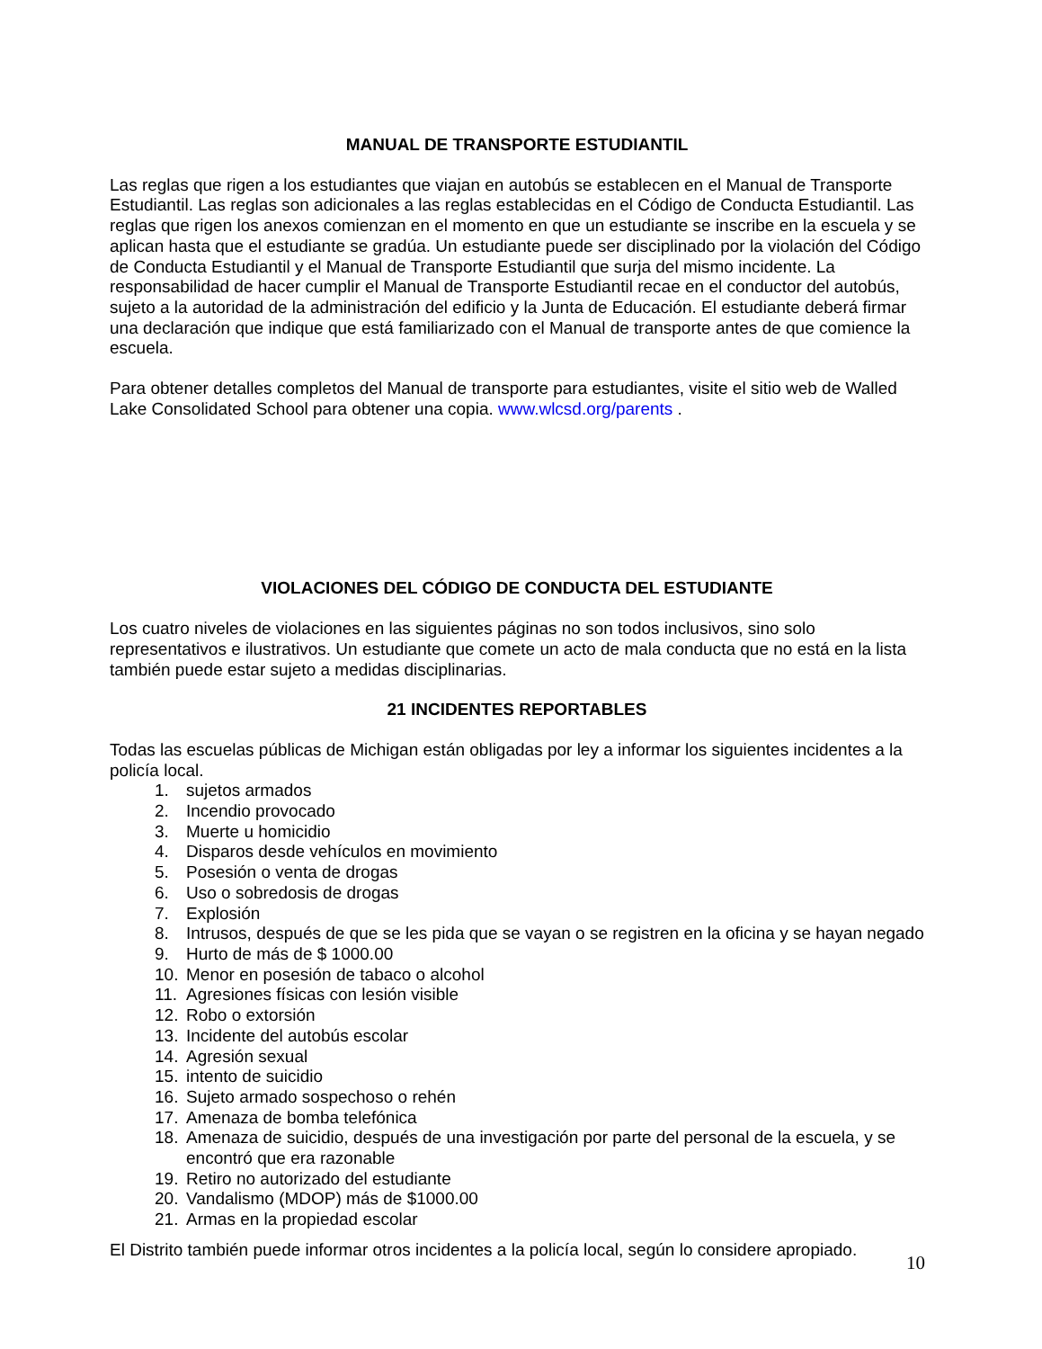MANUAL DE TRANSPORTE ESTUDIANTIL
Las reglas que rigen a los estudiantes que viajan en autobús se establecen en el Manual de Transporte Estudiantil. Las reglas son adicionales a las reglas establecidas en el Código de Conducta Estudiantil. Las reglas que rigen los anexos comienzan en el momento en que un estudiante se inscribe en la escuela y se aplican hasta que el estudiante se gradúa. Un estudiante puede ser disciplinado por la violación del Código de Conducta Estudiantil y el Manual de Transporte Estudiantil que surja del mismo incidente. La responsabilidad de hacer cumplir el Manual de Transporte Estudiantil recae en el conductor del autobús, sujeto a la autoridad de la administración del edificio y la Junta de Educación. El estudiante deberá firmar una declaración que indique que está familiarizado con el Manual de transporte antes de que comience la escuela.
Para obtener detalles completos del Manual de transporte para estudiantes, visite el sitio web de Walled Lake Consolidated School para obtener una copia. www.wlcsd.org/parents .
VIOLACIONES DEL CÓDIGO DE CONDUCTA DEL ESTUDIANTE
Los cuatro niveles de violaciones en las siguientes páginas no son todos inclusivos, sino solo representativos e ilustrativos. Un estudiante que comete un acto de mala conducta que no está en la lista también puede estar sujeto a medidas disciplinarias.
21 INCIDENTES REPORTABLES
Todas las escuelas públicas de Michigan están obligadas por ley a informar los siguientes incidentes a la policía local.
1. sujetos armados
2. Incendio provocado
3. Muerte u homicidio
4. Disparos desde vehículos en movimiento
5. Posesión o venta de drogas
6. Uso o sobredosis de drogas
7. Explosión
8. Intrusos, después de que se les pida que se vayan o se registren en la oficina y se hayan negado
9. Hurto de más de $ 1000.00
10. Menor en posesión de tabaco o alcohol
11. Agresiones físicas con lesión visible
12. Robo o extorsión
13. Incidente del autobús escolar
14. Agresión sexual
15. intento de suicidio
16. Sujeto armado sospechoso o rehén
17. Amenaza de bomba telefónica
18. Amenaza de suicidio, después de una investigación por parte del personal de la escuela, y se encontró que era razonable
19. Retiro no autorizado del estudiante
20. Vandalismo (MDOP) más de $1000.00
21. Armas en la propiedad escolar
El Distrito también puede informar otros incidentes a la policía local, según lo considere apropiado.
10